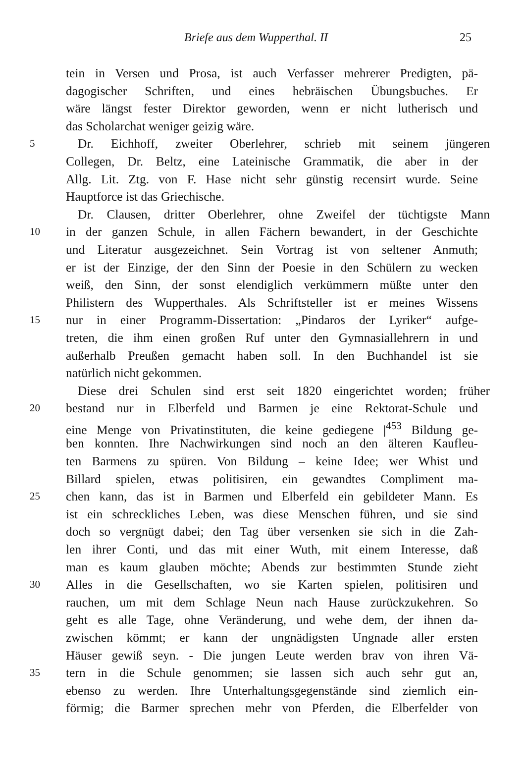Briefe aus dem Wupperthal. II 25
tein in Versen und Prosa, ist auch Verfasser mehrerer Predigten, pä-
dagogischer Schriften, und eines hebräischen Übungsbuches. Er
wäre längst fester Direktor geworden, wenn er nicht lutherisch und
das Scholarchat weniger geizig wäre.
5 Dr. Eichhoff, zweiter Oberlehrer, schrieb mit seinem jüngeren
Collegen, Dr. Beltz, eine Lateinische Grammatik, die aber in der
Allg. Lit. Ztg. von F. Hase nicht sehr günstig recensirt wurde. Seine
Hauptforce ist das Griechische.
Dr. Clausen, dritter Oberlehrer, ohne Zweifel der tüchtigste Mann
10 in der ganzen Schule, in allen Fächern bewandert, in der Geschichte
und Literatur ausgezeichnet. Sein Vortrag ist von seltener Anmuth;
er ist der Einzige, der den Sinn der Poesie in den Schülern zu wecken
weiß, den Sinn, der sonst elendiglich verkümmern müßte unter den
Philistern des Wupperthales. Als Schriftsteller ist er meines Wissens
15 nur in einer Programm-Dissertation: „Pindaros der Lyriker“ aufge-
treten, die ihm einen großen Ruf unter den Gymnasiallehrern in und
außerhalb Preußen gemacht haben soll. In den Buchhandel ist sie
natürlich nicht gekommen.
Diese drei Schulen sind erst seit 1820 eingerichtet worden; früher
20 bestand nur in Elberfeld und Barmen je eine Rektorat-Schule und
eine Menge von Privatinstituten, die keine gediegene |<sup>453</sup> Bildung ge-
ben konnten. Ihre Nachwirkungen sind noch an den älteren Kaufleu-
ten Barmens zu spüren. Von Bildung – keine Idee; wer Whist und
Billard spielen, etwas politisiren, ein gewandtes Compliment ma-
25 chen kann, das ist in Barmen und Elberfeld ein gebildeter Mann. Es
ist ein schreckliches Leben, was diese Menschen führen, und sie sind
doch so vergnügt dabei; den Tag über versenken sie sich in die Zah-
len ihrer Conti, und das mit einer Wuth, mit einem Interesse, daß
man es kaum glauben möchte; Abends zur bestimmten Stunde zieht
30 Alles in die Gesellschaften, wo sie Karten spielen, politisiren und
rauchen, um mit dem Schlage Neun nach Hause zurückzukehren. So
geht es alle Tage, ohne Veränderung, und wehe dem, der ihnen da-
zwischen kömmt; er kann der ungnädigsten Ungnade aller ersten
Häuser gewiß seyn. - Die jungen Leute werden brav von ihren Vä-
35 tern in die Schule genommen; sie lassen sich auch sehr gut an,
ebenso zu werden. Ihre Unterhaltungsgegenstände sind ziemlich ein-
förmig; die Barmer sprechen mehr von Pferden, die Elberfelder von